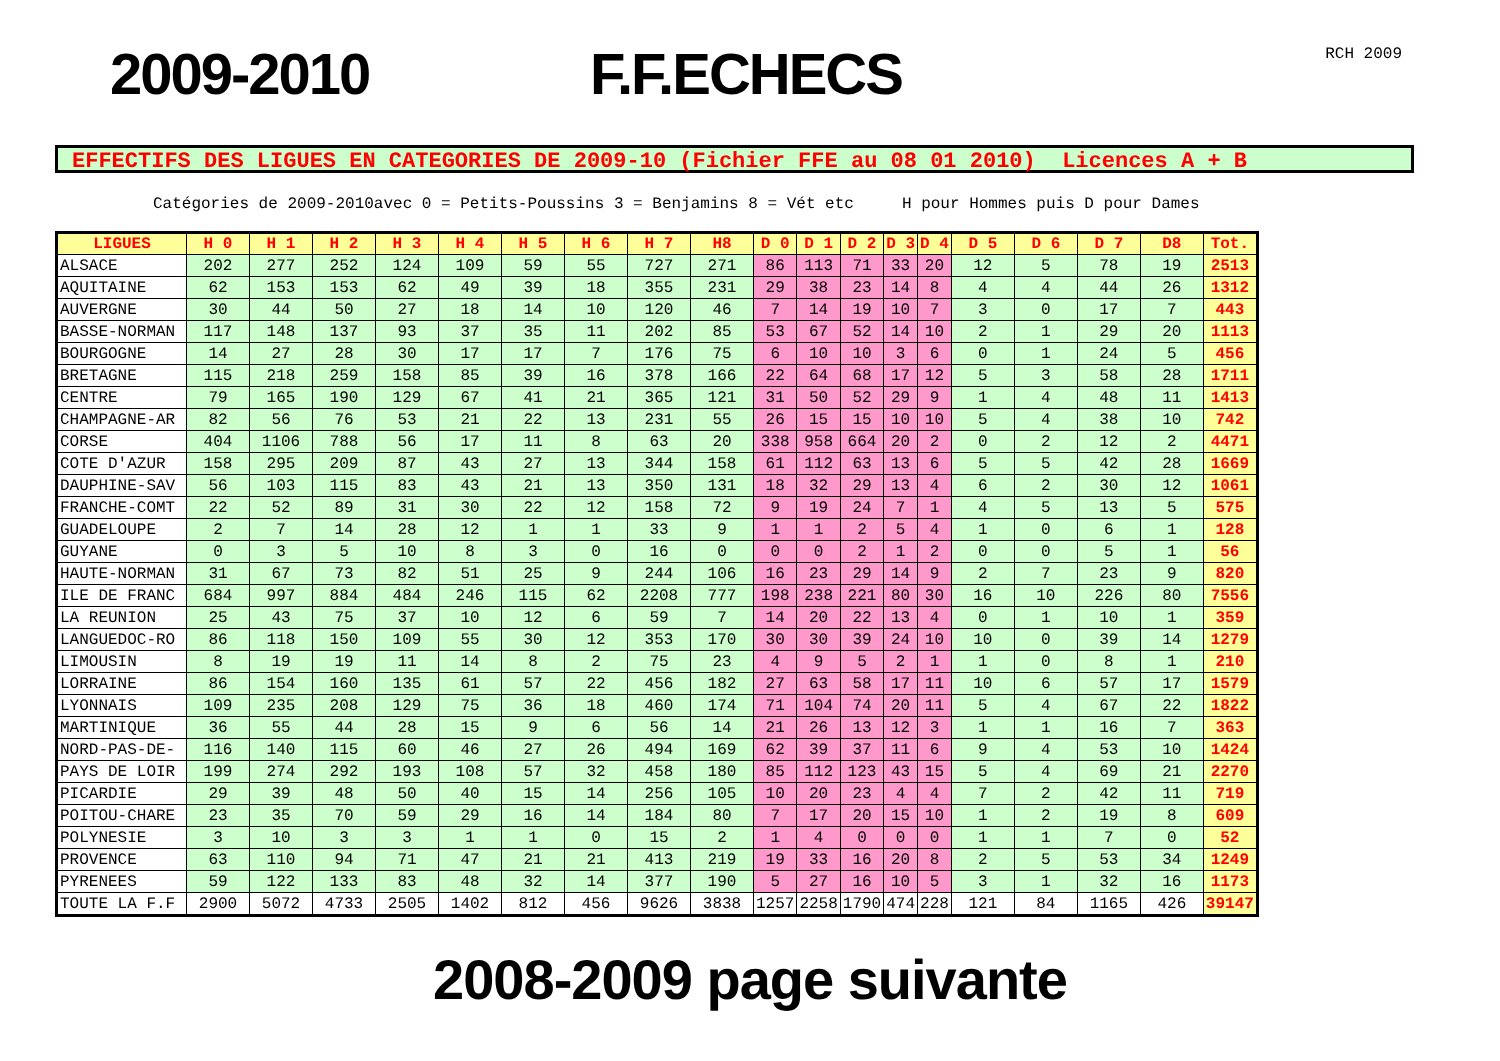2009-2010 F.F.ECHECS
RCH 2009
EFFECTIFS DES LIGUES EN CATEGORIES DE 2009-10 (Fichier FFE au 08 01 2010) Licences A + B
Catégories de 2009-2010avec 0 = Petits-Poussins 3 = Benjamins 8 = Vét etc H pour Hommes puis D pour Dames
| LIGUES | H 0 | H 1 | H 2 | H 3 | H 4 | H 5 | H 6 | H 7 | H8 | D 0 | D 1 | D 2 | D 3 | D 4 | D 5 | D 6 | D 7 | D8 | Tot. |
| --- | --- | --- | --- | --- | --- | --- | --- | --- | --- | --- | --- | --- | --- | --- | --- | --- | --- | --- | --- |
| ALSACE | 202 | 277 | 252 | 124 | 109 | 59 | 55 | 727 | 271 | 86 | 113 | 71 | 33 | 20 | 12 | 5 | 78 | 19 | 2513 |
| AQUITAINE | 62 | 153 | 153 | 62 | 49 | 39 | 18 | 355 | 231 | 29 | 38 | 23 | 14 | 8 | 4 | 4 | 44 | 26 | 1312 |
| AUVERGNE | 30 | 44 | 50 | 27 | 18 | 14 | 10 | 120 | 46 | 7 | 14 | 19 | 10 | 7 | 3 | 0 | 17 | 7 | 443 |
| BASSE-NORMAN | 117 | 148 | 137 | 93 | 37 | 35 | 11 | 202 | 85 | 53 | 67 | 52 | 14 | 10 | 2 | 1 | 29 | 20 | 1113 |
| BOURGOGNE | 14 | 27 | 28 | 30 | 17 | 17 | 7 | 176 | 75 | 6 | 10 | 10 | 3 | 6 | 0 | 1 | 24 | 5 | 456 |
| BRETAGNE | 115 | 218 | 259 | 158 | 85 | 39 | 16 | 378 | 166 | 22 | 64 | 68 | 17 | 12 | 5 | 3 | 58 | 28 | 1711 |
| CENTRE | 79 | 165 | 190 | 129 | 67 | 41 | 21 | 365 | 121 | 31 | 50 | 52 | 29 | 9 | 1 | 4 | 48 | 11 | 1413 |
| CHAMPAGNE-AR | 82 | 56 | 76 | 53 | 21 | 22 | 13 | 231 | 55 | 26 | 15 | 15 | 10 | 10 | 5 | 4 | 38 | 10 | 742 |
| CORSE | 404 | 1106 | 788 | 56 | 17 | 11 | 8 | 63 | 20 | 338 | 958 | 664 | 20 | 2 | 0 | 2 | 12 | 2 | 4471 |
| COTE D'AZUR | 158 | 295 | 209 | 87 | 43 | 27 | 13 | 344 | 158 | 61 | 112 | 63 | 13 | 6 | 5 | 5 | 42 | 28 | 1669 |
| DAUPHINE-SAV | 56 | 103 | 115 | 83 | 43 | 21 | 13 | 350 | 131 | 18 | 32 | 29 | 13 | 4 | 6 | 2 | 30 | 12 | 1061 |
| FRANCHE-COMT | 22 | 52 | 89 | 31 | 30 | 22 | 12 | 158 | 72 | 9 | 19 | 24 | 7 | 1 | 4 | 5 | 13 | 5 | 575 |
| GUADELOUPE | 2 | 7 | 14 | 28 | 12 | 1 | 1 | 33 | 9 | 1 | 1 | 2 | 5 | 4 | 1 | 0 | 6 | 1 | 128 |
| GUYANE | 0 | 3 | 5 | 10 | 8 | 3 | 0 | 16 | 0 | 0 | 0 | 2 | 1 | 2 | 0 | 0 | 5 | 1 | 56 |
| HAUTE-NORMAN | 31 | 67 | 73 | 82 | 51 | 25 | 9 | 244 | 106 | 16 | 23 | 29 | 14 | 9 | 2 | 7 | 23 | 9 | 820 |
| ILE DE FRANC | 684 | 997 | 884 | 484 | 246 | 115 | 62 | 2208 | 777 | 198 | 238 | 221 | 80 | 30 | 16 | 10 | 226 | 80 | 7556 |
| LA REUNION | 25 | 43 | 75 | 37 | 10 | 12 | 6 | 59 | 7 | 14 | 20 | 22 | 13 | 4 | 0 | 1 | 10 | 1 | 359 |
| LANGUEDOC-RO | 86 | 118 | 150 | 109 | 55 | 30 | 12 | 353 | 170 | 30 | 30 | 39 | 24 | 10 | 10 | 0 | 39 | 14 | 1279 |
| LIMOUSIN | 8 | 19 | 19 | 11 | 14 | 8 | 2 | 75 | 23 | 4 | 9 | 5 | 2 | 1 | 1 | 0 | 8 | 1 | 210 |
| LORRAINE | 86 | 154 | 160 | 135 | 61 | 57 | 22 | 456 | 182 | 27 | 63 | 58 | 17 | 11 | 10 | 6 | 57 | 17 | 1579 |
| LYONNAIS | 109 | 235 | 208 | 129 | 75 | 36 | 18 | 460 | 174 | 71 | 104 | 74 | 20 | 11 | 5 | 4 | 67 | 22 | 1822 |
| MARTINIQUE | 36 | 55 | 44 | 28 | 15 | 9 | 6 | 56 | 14 | 21 | 26 | 13 | 12 | 3 | 1 | 1 | 16 | 7 | 363 |
| NORD-PAS-DE- | 116 | 140 | 115 | 60 | 46 | 27 | 26 | 494 | 169 | 62 | 39 | 37 | 11 | 6 | 9 | 4 | 53 | 10 | 1424 |
| PAYS DE LOIR | 199 | 274 | 292 | 193 | 108 | 57 | 32 | 458 | 180 | 85 | 112 | 123 | 43 | 15 | 5 | 4 | 69 | 21 | 2270 |
| PICARDIE | 29 | 39 | 48 | 50 | 40 | 15 | 14 | 256 | 105 | 10 | 20 | 23 | 4 | 4 | 7 | 2 | 42 | 11 | 719 |
| POITOU-CHARE | 23 | 35 | 70 | 59 | 29 | 16 | 14 | 184 | 80 | 7 | 17 | 20 | 15 | 10 | 1 | 2 | 19 | 8 | 609 |
| POLYNESIE | 3 | 10 | 3 | 3 | 1 | 1 | 0 | 15 | 2 | 1 | 4 | 0 | 0 | 0 | 1 | 1 | 7 | 0 | 52 |
| PROVENCE | 63 | 110 | 94 | 71 | 47 | 21 | 21 | 413 | 219 | 19 | 33 | 16 | 20 | 8 | 2 | 5 | 53 | 34 | 1249 |
| PYRENEES | 59 | 122 | 133 | 83 | 48 | 32 | 14 | 377 | 190 | 5 | 27 | 16 | 10 | 5 | 3 | 1 | 32 | 16 | 1173 |
| TOUTE LA F.F | 2900 | 5072 | 4733 | 2505 | 1402 | 812 | 456 | 9626 | 3838 | 1257 | 2258 | 1790 | 474 | 228 | 121 | 84 | 1165 | 426 | 39147 |
2008-2009 page suivante